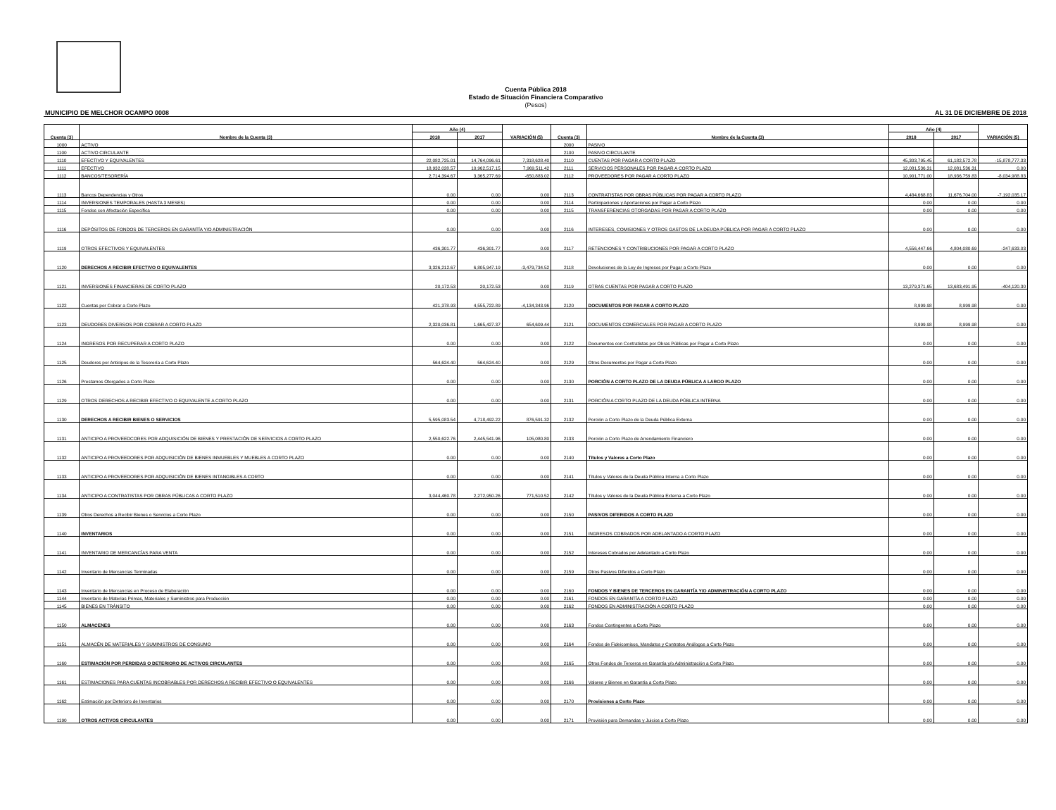Cuenta Pública 2018
Estado de Situación Financiera Comparativo
(Pesos)
MUNICIPIO DE MELCHOR OCAMPO 0008 AL 31 DE DICIEMBRE DE 2018
| Cuenta (3) | Nombre de la Cuenta (3) | Año (4) | | VARIACIÓN (5) | Cuenta (3) | Nombre de la Cuenta (3) | Año (4) | | VARIACIÓN (5) |
| --- | --- | --- | --- | --- | --- | --- | --- | --- | --- |
| | | 2018 | 2017 | | | | 2018 | 2017 | |
| 1000 | ACTIVO | | | | 2000 | PASIVO | | | |
| 1100 | ACTIVO CIRCULANTE | | | | 2100 | PASIVO CIRCULANTE | | | |
| 1110 | EFECTIVO Y EQUIVALENTES | 22,082,725.01 | 14,764,096.61 | 7,318,628.40 | 2110 | CUENTAS POR PAGAR A CORTO PLAZO | 45,303,795.45 | 61,182,572.78 | -15,878,777.33 |
| 1111 | EFECTIVO | 18,932,028.57 | 10,962,517.15 | 7,969,511.42 | 2111 | SERVICIOS PERSONALES POR PAGAR A CORTO PLAZO | 12,081,536.31 | 12,081,536.31 | 0.00 |
| 1112 | BANCOS/TESORERÍA | 2,714,394.67 | 3,365,277.69 | -650,883.02 | 2112 | PROVEEDORES POR PAGAR A CORTO PLAZO | 10,901,771.00 | 18,936,759.83 | -8,034,988.83 |
| 1113 | Bancos Dependencias y Otros | 0.00 | 0.00 | 0.00 | 2113 | CONTRATISTAS POR OBRAS PÚBLICAS POR PAGAR A CORTO PLAZO | 4,484,668.83 | 11,676,704.00 | -7,192,035.17 |
| 1114 | INVERSIONES TEMPORALES (HASTA 3 MESES) | 0.00 | 0.00 | 0.00 | 2114 | Participaciones y Aportaciones por Pagar a Corto Plazo | 0.00 | 0.00 | 0.00 |
| 1115 | Fondos con Afectación Específica | 0.00 | 0.00 | 0.00 | 2115 | TRANSFERENCIAS OTORGADAS POR PAGAR A CORTO PLAZO | 0.00 | 0.00 | 0.00 |
| 1116 | DEPÓSITOS DE FONDOS DE TERCEROS EN GARANTÍA Y/O ADMINISTRACIÓN | 0.00 | 0.00 | 0.00 | 2116 | INTERESES, COMISIONES Y OTROS GASTOS DE LA DEUDA PÚBLICA POR PAGAR A CORTO PLAZO | 0.00 | 0.00 | 0.00 |
| 1119 | OTROS EFECTIVOS Y EQUIVALENTES | 436,301.77 | 436,301.77 | 0.00 | 2117 | RETENCIONES Y CONTRIBUCIONES POR PAGAR A CORTO PLAZO | 4,556,447.66 | 4,804,080.69 | -247,633.03 |
| 1120 | DERECHOS A RECIBIR EFECTIVO O EQUIVALENTES | 3,326,212.67 | 6,805,947.19 | -3,479,734.52 | 2118 | Devoluciones de la Ley de Ingresos por Pagar a Corto Plazo | 0.00 | 0.00 | 0.00 |
| 1121 | INVERSIONES FINANCIERAS DE CORTO PLAZO | 20,172.53 | 20,172.53 | 0.00 | 2119 | OTRAS CUENTAS POR PAGAR A CORTO PLAZO | 13,279,371.65 | 13,683,491.95 | -404,120.30 |
| 1122 | Cuentas por Cobrar a Corto Plazo | 421,378.93 | 4,555,722.89 | -4,134,343.96 | 2120 | DOCUMENTOS POR PAGAR A CORTO PLAZO | 8,999.98 | 8,999.98 | 0.00 |
| 1123 | DEUDORES DIVERSOS POR COBRAR A CORTO PLAZO | 2,320,036.81 | 1,665,427.37 | 654,609.44 | 2121 | DOCUMENTOS COMERCIALES POR PAGAR A CORTO PLAZO | 8,999.98 | 8,999.98 | 0.00 |
| 1124 | INGRESOS POR RECUPERAR A CORTO PLAZO | 0.00 | 0.00 | 0.00 | 2122 | Documentos con Contratistas por Obras Públicas por Pagar a Corto Plazo | 0.00 | 0.00 | 0.00 |
| 1125 | Deudores por Anticipos de la Tesorería a Corto Plazo | 564,624.40 | 564,624.40 | 0.00 | 2129 | Otros Documentos por Pagar a Corto Plazo | 0.00 | 0.00 | 0.00 |
| 1126 | Prestamos Otorgados a Corto Plazo | 0.00 | 0.00 | 0.00 | 2130 | PORCIÓN A CORTO PLAZO DE LA DEUDA PÚBLICA A LARGO PLAZO | 0.00 | 0.00 | 0.00 |
| 1129 | OTROS DERECHOS A RECIBIR EFECTIVO O EQUIVALENTE A CORTO PLAZO | 0.00 | 0.00 | 0.00 | 2131 | PORCIÓN A CORTO PLAZO DE LA DEUDA PÚBLICA INTERNA | 0.00 | 0.00 | 0.00 |
| 1130 | DERECHOS A RECIBIR BIENES O SERVICIOS | 5,595,083.54 | 4,718,492.22 | 876,591.32 | 2132 | Porción a Corto Plazo de la Deuda Pública Externa | 0.00 | 0.00 | 0.00 |
| 1131 | ANTICIPO A PROVEEDCORES POR ADQUISICIÓN DE BIENES Y PRESTACIÓN DE SERVICIOS A CORTO PLAZO | 2,550,622.76 | 2,445,541.96 | 105,080.80 | 2133 | Porción a Corto Plazo de Arrendamiento Financiero | 0.00 | 0.00 | 0.00 |
| 1132 | ANTICIPO A PROVEEDORES POR ADQUISICIÓN DE BIENES INMUEBLES Y MUEBLES A CORTO PLAZO | 0.00 | 0.00 | 0.00 | 2140 | Títulos y Valores a Corto Plazo | 0.00 | 0.00 | 0.00 |
| 1133 | ANTICIPO A PROVEEDORES POR ADQUISICIÓN DE BIENES INTANGIBLES A CORTO | 0.00 | 0.00 | 0.00 | 2141 | Títulos y Valores de la Deuda Pública Interna a Corto Plazo | 0.00 | 0.00 | 0.00 |
| 1134 | ANTICIPO A CONTRATISTAS POR OBRAS PÚBLICAS A CORTO PLAZO | 3,044,460.78 | 2,272,950.26 | 771,510.52 | 2142 | Títulos y Valores de la Deuda Pública Externa a Corto Plazo | 0.00 | 0.00 | 0.00 |
| 1139 | Otros Derechos a Recibir Bienes o Servicios a Corto Plazo | 0.00 | 0.00 | 0.00 | 2150 | PASIVOS DIFERIDOS A CORTO PLAZO | 0.00 | 0.00 | 0.00 |
| 1140 | INVENTARIOS | 0.00 | 0.00 | 0.00 | 2151 | INGRESOS COBRADOS POR ADELANTADO A CORTO PLAZO | 0.00 | 0.00 | 0.00 |
| 1141 | INVENTARIO DE MERCANCÍAS PARA VENTA | 0.00 | 0.00 | 0.00 | 2152 | Intereses Cobrados por Adelantado a Corto Plazo | 0.00 | 0.00 | 0.00 |
| 1142 | Inventario de Mercancías Terminadas | 0.00 | 0.00 | 0.00 | 2159 | Otros Pasivos Diferidos a Corto Plazo | 0.00 | 0.00 | 0.00 |
| 1143 | Inventario de Mercancías en Proceso de Elaboración | 0.00 | 0.00 | 0.00 | 2160 | FONDOS Y BIENES DE TERCEROS EN GARANTÍA Y/O ADMINISTRACIÓN A CORTO PLAZO | 0.00 | 0.00 | 0.00 |
| 1144 | Inventario de Materias Primas, Materiales y Suministros para Producción | 0.00 | 0.00 | 0.00 | 2161 | FONDOS EN GARANTÍA A CORTO PLAZO | 0.00 | 0.00 | 0.00 |
| 1145 | BIENES EN TRÁNSITO | 0.00 | 0.00 | 0.00 | 2162 | FONDOS EN ADMINISTRACIÓN A CORTO PLAZO | 0.00 | 0.00 | 0.00 |
| 1150 | ALMACENES | 0.00 | 0.00 | 0.00 | 2163 | Fondos Contingentes a Corto Plazo | 0.00 | 0.00 | 0.00 |
| 1151 | ALMACÉN DE MATERIALES Y SUMINISTROS DE CONSUMO | 0.00 | 0.00 | 0.00 | 2164 | Fondos de Fideicomisos, Mandatos y Contratos Análogos a Corto Plazo | 0.00 | 0.00 | 0.00 |
| 1160 | ESTIMACIÓN POR PERDIDAS O DETERIORO DE ACTIVOS CIRCULANTES | 0.00 | 0.00 | 0.00 | 2165 | Otros Fondos de Terceros en Garantía y/o Administración a Corto Plazo | 0.00 | 0.00 | 0.00 |
| 1161 | ESTIMACIONES PARA CUENTAS INCOBRABLES POR DERECHOS A RECIBIR EFECTIVO O EQUIVALENTES | 0.00 | 0.00 | 0.00 | 2166 | Valores y Bienes en Garantía a Corto Plazo | 0.00 | 0.00 | 0.00 |
| 1162 | Estimación por Deterioro de Inventarios | 0.00 | 0.00 | 0.00 | 2170 | Provisiones a Corto Plazo | 0.00 | 0.00 | 0.00 |
| 1190 | OTROS ACTIVOS CIRCULANTES | 0.00 | 0.00 | 0.00 | 2171 | Provisión para Demandas y Juicios a Corto Plazo | 0.00 | 0.00 | 0.00 |